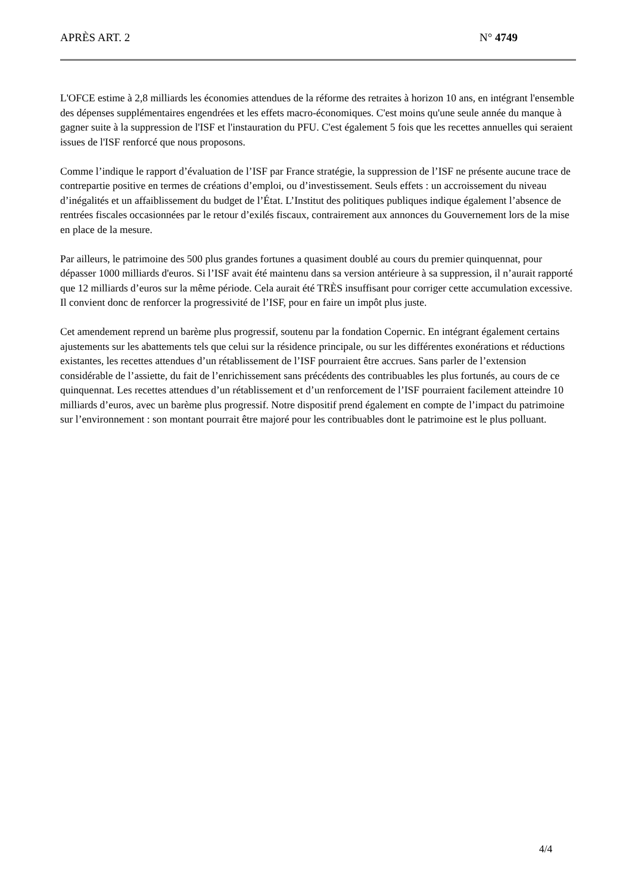APRÈS ART. 2 N° 4749
L'OFCE estime à 2,8 milliards les économies attendues de la réforme des retraites à horizon 10 ans, en intégrant l'ensemble des dépenses supplémentaires engendrées et les effets macro-économiques. C'est moins qu'une seule année du manque à gagner suite à la suppression de l'ISF et l'instauration du PFU. C'est également 5 fois que les recettes annuelles qui seraient issues de l'ISF renforcé que nous proposons.
Comme l’indique le rapport d’évaluation de l’ISF par France stratégie, la suppression de l’ISF ne présente aucune trace de contrepartie positive en termes de créations d’emploi, ou d’investissement. Seuls effets : un accroissement du niveau d’inégalités et un affaiblissement du budget de l’État. L’Institut des politiques publiques indique également l’absence de rentrées fiscales occasionnées par le retour d’exilés fiscaux, contrairement aux annonces du Gouvernement lors de la mise en place de la mesure.
Par ailleurs, le patrimoine des 500 plus grandes fortunes a quasiment doublé au cours du premier quinquennat, pour dépasser 1000 milliards d'euros. Si l’ISF avait été maintenu dans sa version antérieure à sa suppression, il n’aurait rapporté que 12 milliards d’euros sur la même période. Cela aurait été TRÈS insuffisant pour corriger cette accumulation excessive. Il convient donc de renforcer la progressivité de l’ISF, pour en faire un impôt plus juste.
Cet amendement reprend un barème plus progressif, soutenu par la fondation Copernic. En intégrant également certains ajustements sur les abattements tels que celui sur la résidence principale, ou sur les différentes exonérations et réductions existantes, les recettes attendues d’un rétablissement de l’ISF pourraient être accrues. Sans parler de l’extension considérable de l’assiette, du fait de l’enrichissement sans précédents des contribuables les plus fortunés, au cours de ce quinquennat. Les recettes attendues d’un rétablissement et d’un renforcement de l’ISF pourraient facilement atteindre 10 milliards d’euros, avec un barème plus progressif. Notre dispositif prend également en compte de l’impact du patrimoine sur l’environnement : son montant pourrait être majoré pour les contribuables dont le patrimoine est le plus polluant.
4/4